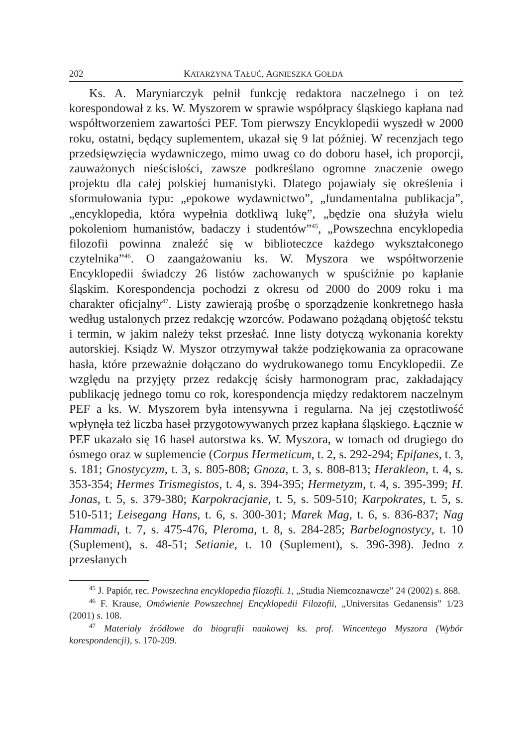202 KATARZYNA TAŁUĆ, AGNIESZKA GOŁDA
Ks. A. Maryniarczyk pełnił funkcję redaktora naczelnego i on też korespondował z ks. W. Myszorem w sprawie współpracy śląskiego kapłana nad współtworzeniem zawartości PEF. Tom pierwszy Encyklopedii wyszedł w 2000 roku, ostatni, będący suplementem, ukazał się 9 lat później. W recenzjach tego przedsięwzięcia wydawniczego, mimo uwag co do doboru haseł, ich proporcji, zauważonych nieścisłości, zawsze podkreślano ogromne znaczenie owego projektu dla całej polskiej humanistyki. Dlatego pojawiały się określenia i sformułowania typu: „epokowe wydawnictwo”, „fundamentalna publikacja”, „encyklopedia, która wypełnia dotkliwą lukę”, „będzie ona służyła wielu pokoleniom humanistów, badaczy i studentów”<sup>45</sup>, „Powszechna encyklopedia filozofii powinna znaleźć się w biblioteczce każdego wykształconego czytelnika”<sup>46</sup>. O zaangażowaniu ks. W. Myszora we współtworzenie Encyklopedii świadczy 26 listów zachowanych w spuściźnie po kapłanie śląskim. Korespondencja pochodzi z okresu od 2000 do 2009 roku i ma charakter oficjalny<sup>47</sup>. Listy zawierają prośbę o sporządzenie konkretnego hasła według ustalonych przez redakcję wzorców. Podawano pożądaną objętość tekstu i termin, w jakim należy tekst przesłać. Inne listy dotyczą wykonania korekty autorskiej. Ksiądz W. Myszor otrzymywał także podziękowania za opracowane hasła, które przeważnie dołączano do wydrukowanego tomu Encyklopedii. Ze względu na przyjęty przez redakcję ścisły harmonogram prac, zakładający publikację jednego tomu co rok, korespondencja między redaktorem naczelnym PEF a ks. W. Myszorem była intensywna i regularna. Na jej częstotliwość wpłynęła też liczba haseł przygotowywanych przez kapłana śląskiego. Łącznie w PEF ukazało się 16 haseł autorstwa ks. W. Myszora, w tomach od drugiego do ósmego oraz w suplemencie (Corpus Hermeticum, t. 2, s. 292-294; Epifanes, t. 3, s. 181; Gnostycyzm, t. 3, s. 805-808; Gnoza, t. 3, s. 808-813; Herakleon, t. 4, s. 353-354; Hermes Trismegistos, t. 4, s. 394-395; Hermetyzm, t. 4, s. 395-399; H. Jonas, t. 5, s. 379-380; Karpokracjanie, t. 5, s. 509-510; Karpokrates, t. 5, s. 510-511; Leisegang Hans, t. 6, s. 300-301; Marek Mag, t. 6, s. 836-837; Nag Hammadi, t. 7, s. 475-476, Pleroma, t. 8, s. 284-285; Barbelognostycy, t. 10 (Suplement), s. 48-51; Setianie, t. 10 (Suplement), s. 396-398). Jedno z przesłanych
<sup>45</sup> J. Papiór, rec. Powszechna encyklopedia filozofii. 1, „Studia Niemcoznawcze” 24 (2002) s. 868.
<sup>46</sup> F. Krause, Omówienie Powszechnej Encyklopedii Filozofii, „Universitas Gedanensis” 1/23 (2001) s. 108.
<sup>47</sup> Materiały źródłowe do biografii naukowej ks. prof. Wincentego Myszora (Wybór korespondencji), s. 170-209.